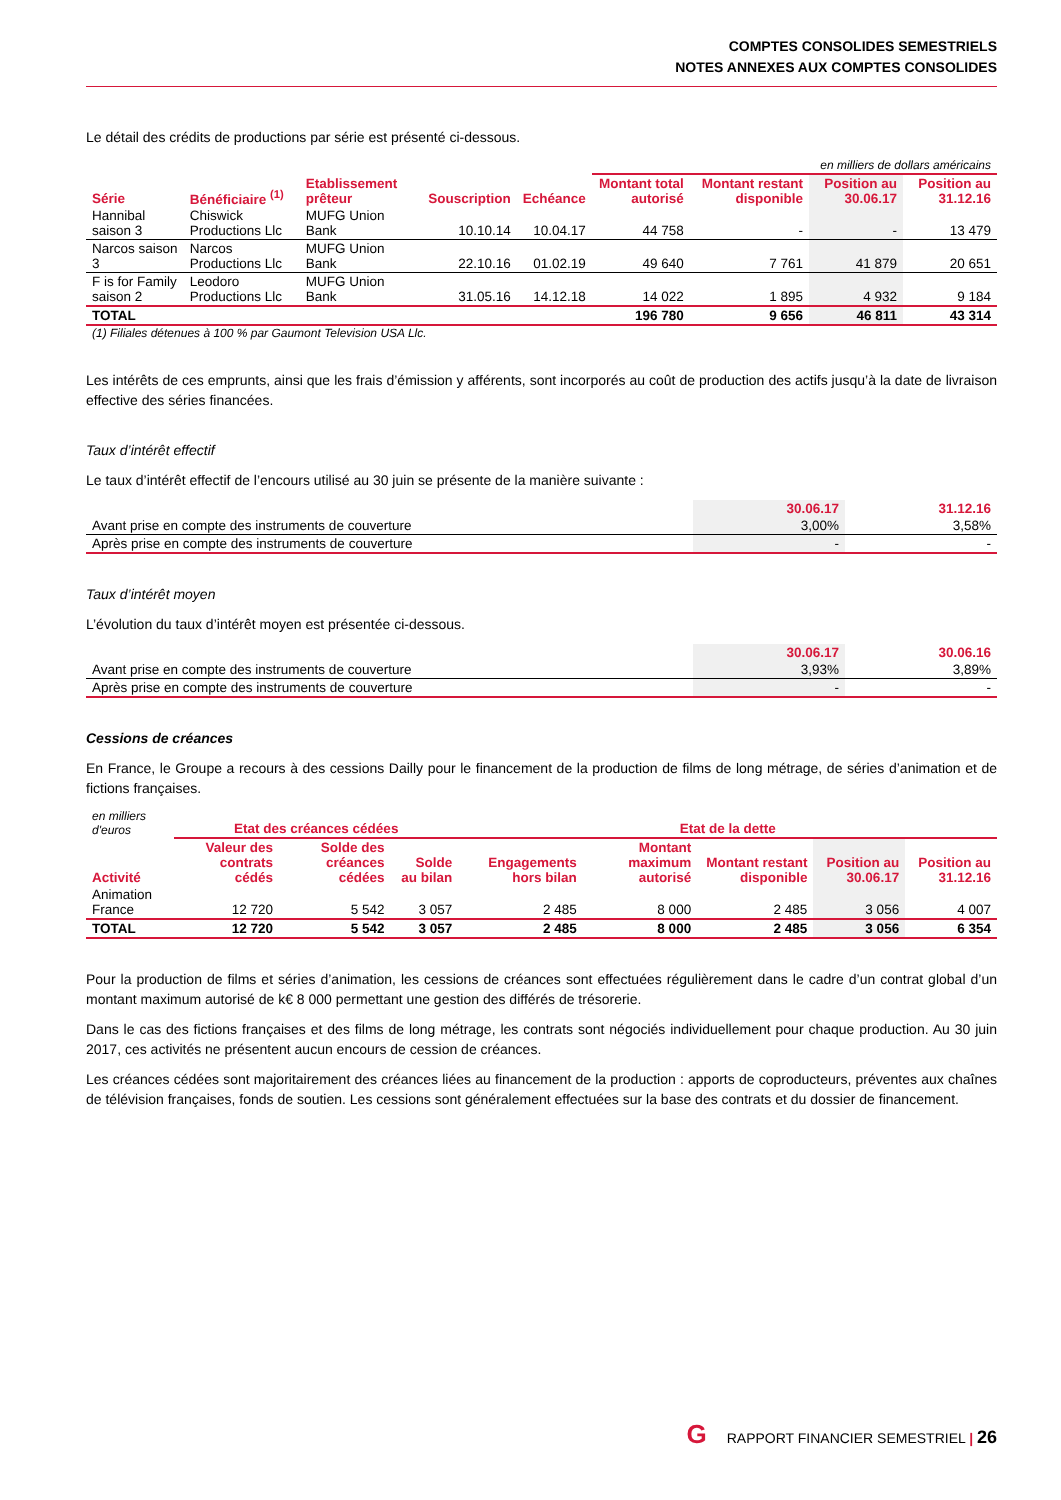COMPTES CONSOLIDES SEMESTRIELS
NOTES ANNEXES AUX COMPTES CONSOLIDES
Le détail des crédits de productions par série est présenté ci-dessous.
| | | | | | en milliers de dollars américains | | | |
| Série | Bénéficiaire <sup>(1)</sup> | Etablissement prêteur | Souscription | Echéance | Montant total autorisé | Montant restant disponible | Position au 30.06.17 | Position au 31.12.16 |
| Hannibal saison 3 | Chiswick Productions Llc | MUFG Union Bank | 10.10.14 | 10.04.17 | 44 758 | - | - | 13 479 |
| Narcos saison 3 | Narcos Productions Llc | MUFG Union Bank | 22.10.16 | 01.02.19 | 49 640 | 7 761 | 41 879 | 20 651 |
| F is for Family saison 2 | Leodoro Productions Llc | MUFG Union Bank | 31.05.16 | 14.12.18 | 14 022 | 1 895 | 4 932 | 9 184 |
| TOTAL | | | | | 196 780 | 9 656 | 46 811 | 43 314 |
(1) Filiales détenues à 100 % par Gaumont Television USA Llc.
Les intérêts de ces emprunts, ainsi que les frais d’émission y afférents, sont incorporés au coût de production des actifs jusqu’à la date de livraison effective des séries financées.
Taux d’intérêt effectif
Le taux d’intérêt effectif de l’encours utilisé au 30 juin se présente de la manière suivante :
| | 30.06.17 | 31.12.16 |
| --- | --- | --- |
| Avant prise en compte des instruments de couverture | 3,00% | 3,58% |
| Après prise en compte des instruments de couverture | - | - |
Taux d’intérêt moyen
L’évolution du taux d’intérêt moyen est présentée ci-dessous.
| | 30.06.17 | 30.06.16 |
| --- | --- | --- |
| Avant prise en compte des instruments de couverture | 3,93% | 3,89% |
| Après prise en compte des instruments de couverture | - | - |
Cessions de créances
En France, le Groupe a recours à des cessions Dailly pour le financement de la production de films de long métrage, de séries d’animation et de fictions françaises.
| en milliers d'euros | Etat des créances cédées | | | Etat de la dette | | | | |
| Activité | Valeur des contrats cédés | Solde des créances cédées | Solde au bilan | Engagements hors bilan | Montant maximum autorisé | Montant restant disponible | Position au 30.06.17 | Position au 31.12.16 |
| Animation France | 12 720 | 5 542 | 3 057 | 2 485 | 8 000 | 2 485 | 3 056 | 4 007 |
| TOTAL | 12 720 | 5 542 | 3 057 | 2 485 | 8 000 | 2 485 | 3 056 | 6 354 |
Pour la production de films et séries d’animation, les cessions de créances sont effectuées régulièrement dans le cadre d’un contrat global d’un montant maximum autorisé de k€ 8 000 permettant une gestion des différés de trésorerie.
Dans le cas des fictions françaises et des films de long métrage, les contrats sont négociés individuellement pour chaque production. Au 30 juin 2017, ces activités ne présentent aucun encours de cession de créances.
Les créances cédées sont majoritairement des créances liées au financement de la production : apports de coproducteurs, préventes aux chaînes de télévision françaises, fonds de soutien. Les cessions sont généralement effectuées sur la base des contrats et du dossier de financement.
G RAPPORT FINANCIER SEMESTRIEL | 26